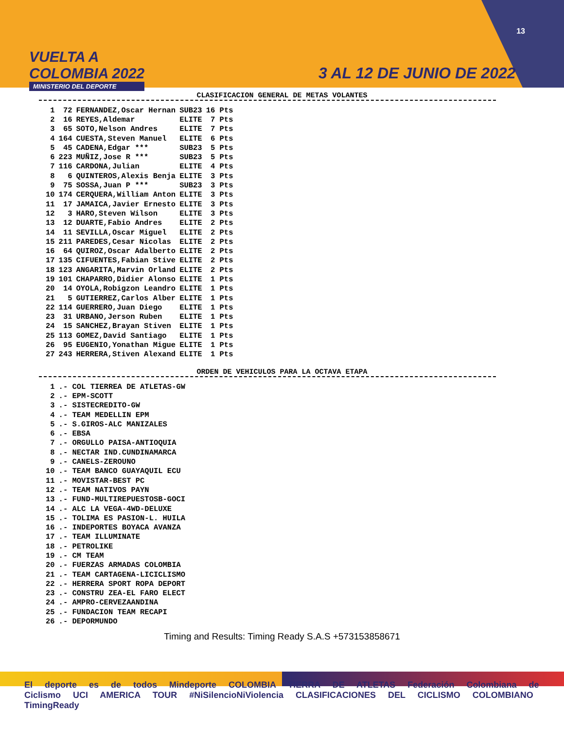VUELTA A
COLOMBIA 2022
MINISTERIO DEL DEPORTE
13
3 AL 12 DE JUNIO DE 2022
CLASIFICACION GENERAL DE METAS VOLANTES
| 1 | 72 | FERNANDEZ,Oscar Hernan | SUB23 | 16 Pts |
| 2 | 16 | REYES,Aldemar | ELITE | 7 Pts |
| 3 | 65 | SOTO,Nelson Andres | ELITE | 7 Pts |
| 4 | 164 | CUESTA,Steven Manuel | ELITE | 6 Pts |
| 5 | 45 | CADENA,Edgar *** | SUB23 | 5 Pts |
| 6 | 223 | MUÑIZ,Jose R *** | SUB23 | 5 Pts |
| 7 | 116 | CARDONA,Julian | ELITE | 4 Pts |
| 8 | 6 | QUINTEROS,Alexis Benja | ELITE | 3 Pts |
| 9 | 75 | SOSSA,Juan P *** | SUB23 | 3 Pts |
| 10 | 174 | CERQUERA,William Anton | ELITE | 3 Pts |
| 11 | 17 | JAMAICA,Javier Ernesto | ELITE | 3 Pts |
| 12 | 3 | HARO,Steven Wilson | ELITE | 3 Pts |
| 13 | 12 | DUARTE,Fabio Andres | ELITE | 2 Pts |
| 14 | 11 | SEVILLA,Oscar Miguel | ELITE | 2 Pts |
| 15 | 211 | PAREDES,Cesar Nicolas | ELITE | 2 Pts |
| 16 | 64 | QUIROZ,Oscar Adalberto | ELITE | 2 Pts |
| 17 | 135 | CIFUENTES,Fabian Stive | ELITE | 2 Pts |
| 18 | 123 | ANGARITA,Marvin Orland | ELITE | 2 Pts |
| 19 | 101 | CHAPARRO,Didier Alonso | ELITE | 1 Pts |
| 20 | 14 | OYOLA,Robigzon Leandro | ELITE | 1 Pts |
| 21 | 5 | GUTIERREZ,Carlos Alber | ELITE | 1 Pts |
| 22 | 114 | GUERRERO,Juan Diego | ELITE | 1 Pts |
| 23 | 31 | URBANO,Jerson Ruben | ELITE | 1 Pts |
| 24 | 15 | SANCHEZ,Brayan Stiven | ELITE | 1 Pts |
| 25 | 113 | GOMEZ,David Santiago | ELITE | 1 Pts |
| 26 | 95 | EUGENIO,Yonathan Migue | ELITE | 1 Pts |
| 27 | 243 | HERRERA,Stiven Alexand | ELITE | 1 Pts |
ORDEN DE VEHICULOS PARA LA OCTAVA ETAPA
| 1 | .- COL TIERREA DE ATLETAS-GW |
| 2 | .- EPM-SCOTT |
| 3 | .- SISTECREDITO-GW |
| 4 | .- TEAM MEDELLIN EPM |
| 5 | .- S.GIROS-ALC MANIZALES |
| 6 | .- EBSA |
| 7 | .- ORGULLO PAISA-ANTIOQUIA |
| 8 | .- NECTAR IND.CUNDINAMARCA |
| 9 | .- CANELS-ZEROUNO |
| 10 | .- TEAM BANCO GUAYAQUIL ECU |
| 11 | .- MOVISTAR-BEST PC |
| 12 | .- TEAM NATIVOS PAYN |
| 13 | .- FUND-MULTIREPUESTOSB-GOCI |
| 14 | .- ALC LA VEGA-4WD-DELUXE |
| 15 | .- TOLIMA ES PASION-L. HUILA |
| 16 | .- INDEPORTES BOYACA AVANZA |
| 17 | .- TEAM ILLUMINATE |
| 18 | .- PETROLIKE |
| 19 | .- CM TEAM |
| 20 | .- FUERZAS ARMADAS COLOMBIA |
| 21 | .- TEAM CARTAGENA-LICICLISMO |
| 22 | .- HERRERA SPORT ROPA DEPORT |
| 23 | .- CONSTRU ZEA-EL FARO ELECT |
| 24 | .- AMPRO-CERVEZAANDINA |
| 25 | .- FUNDACION TEAM RECAPI |
| 26 | .- DEPORMUNDO |
Timing and Results: Timing Ready S.A.S +573153858671
El deporte es de todos Mindeporte COLOMBIA TIERRA DE ATLETAS Federación Colombiana de Ciclismo UCI AMERICA TOUR #NiSilencioNiViolencia CLASIFICACIONES DEL CICLISMO COLOMBIANO TimingReady